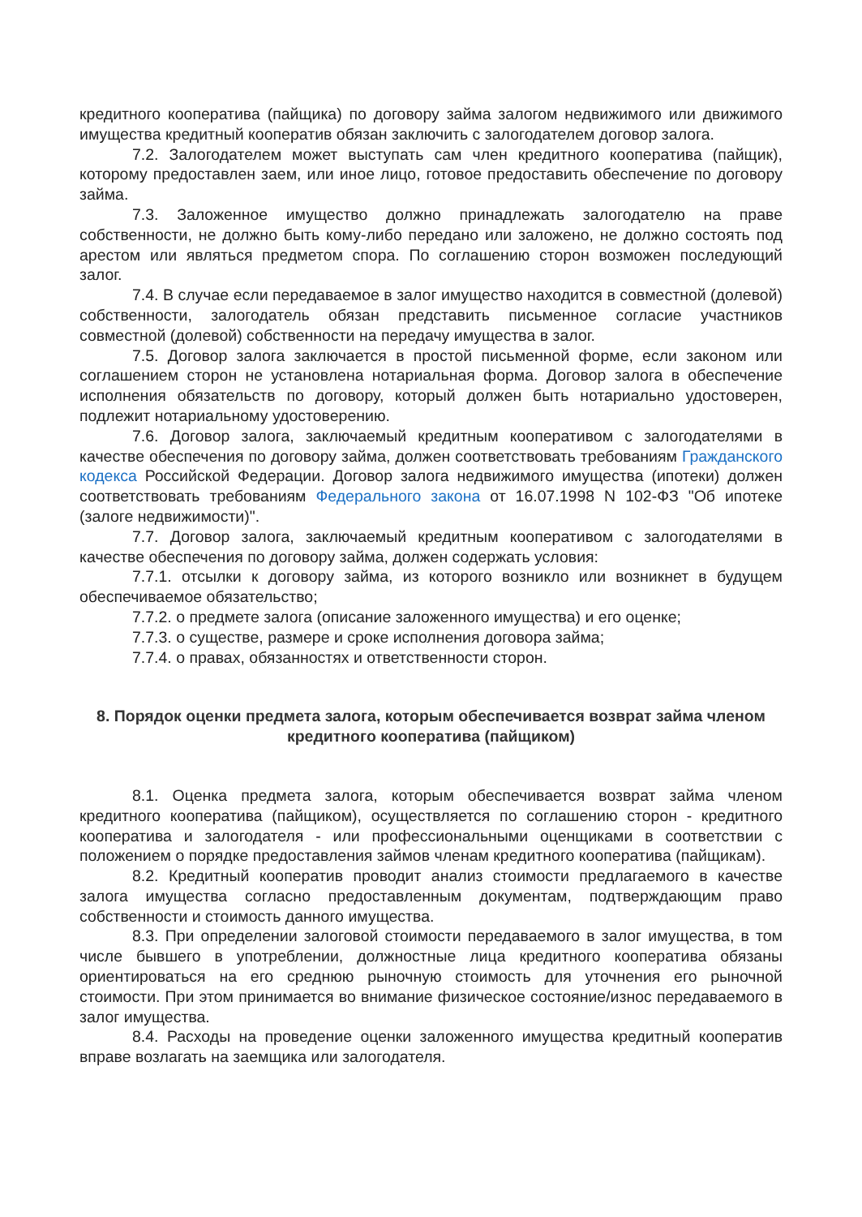кредитного кооператива (пайщика) по договору займа залогом недвижимого или движимого имущества кредитный кооператив обязан заключить с залогодателем договор залога.
7.2. Залогодателем может выступать сам член кредитного кооператива (пайщик), которому предоставлен заем, или иное лицо, готовое предоставить обеспечение по договору займа.
7.3. Заложенное имущество должно принадлежать залогодателю на праве собственности, не должно быть кому-либо передано или заложено, не должно состоять под арестом или являться предметом спора. По соглашению сторон возможен последующий залог.
7.4. В случае если передаваемое в залог имущество находится в совместной (долевой) собственности, залогодатель обязан представить письменное согласие участников совместной (долевой) собственности на передачу имущества в залог.
7.5. Договор залога заключается в простой письменной форме, если законом или соглашением сторон не установлена нотариальная форма. Договор залога в обеспечение исполнения обязательств по договору, который должен быть нотариально удостоверен, подлежит нотариальному удостоверению.
7.6. Договор залога, заключаемый кредитным кооперативом с залогодателями в качестве обеспечения по договору займа, должен соответствовать требованиям Гражданского кодекса Российской Федерации. Договор залога недвижимого имущества (ипотеки) должен соответствовать требованиям Федерального закона от 16.07.1998 N 102-ФЗ "Об ипотеке (залоге недвижимости)".
7.7. Договор залога, заключаемый кредитным кооперативом с залогодателями в качестве обеспечения по договору займа, должен содержать условия:
7.7.1. отсылки к договору займа, из которого возникло или возникнет в будущем обеспечиваемое обязательство;
7.7.2. о предмете залога (описание заложенного имущества) и его оценке;
7.7.3. о существе, размере и сроке исполнения договора займа;
7.7.4. о правах, обязанностях и ответственности сторон.
8. Порядок оценки предмета залога, которым обеспечивается возврат займа членом кредитного кооператива (пайщиком)
8.1. Оценка предмета залога, которым обеспечивается возврат займа членом кредитного кооператива (пайщиком), осуществляется по соглашению сторон - кредитного кооператива и залогодателя - или профессиональными оценщиками в соответствии с положением о порядке предоставления займов членам кредитного кооператива (пайщикам).
8.2. Кредитный кооператив проводит анализ стоимости предлагаемого в качестве залога имущества согласно предоставленным документам, подтверждающим право собственности и стоимость данного имущества.
8.3. При определении залоговой стоимости передаваемого в залог имущества, в том числе бывшего в употреблении, должностные лица кредитного кооператива обязаны ориентироваться на его среднюю рыночную стоимость для уточнения его рыночной стоимости. При этом принимается во внимание физическое состояние/износ передаваемого в залог имущества.
8.4. Расходы на проведение оценки заложенного имущества кредитный кооператив вправе возлагать на заемщика или залогодателя.